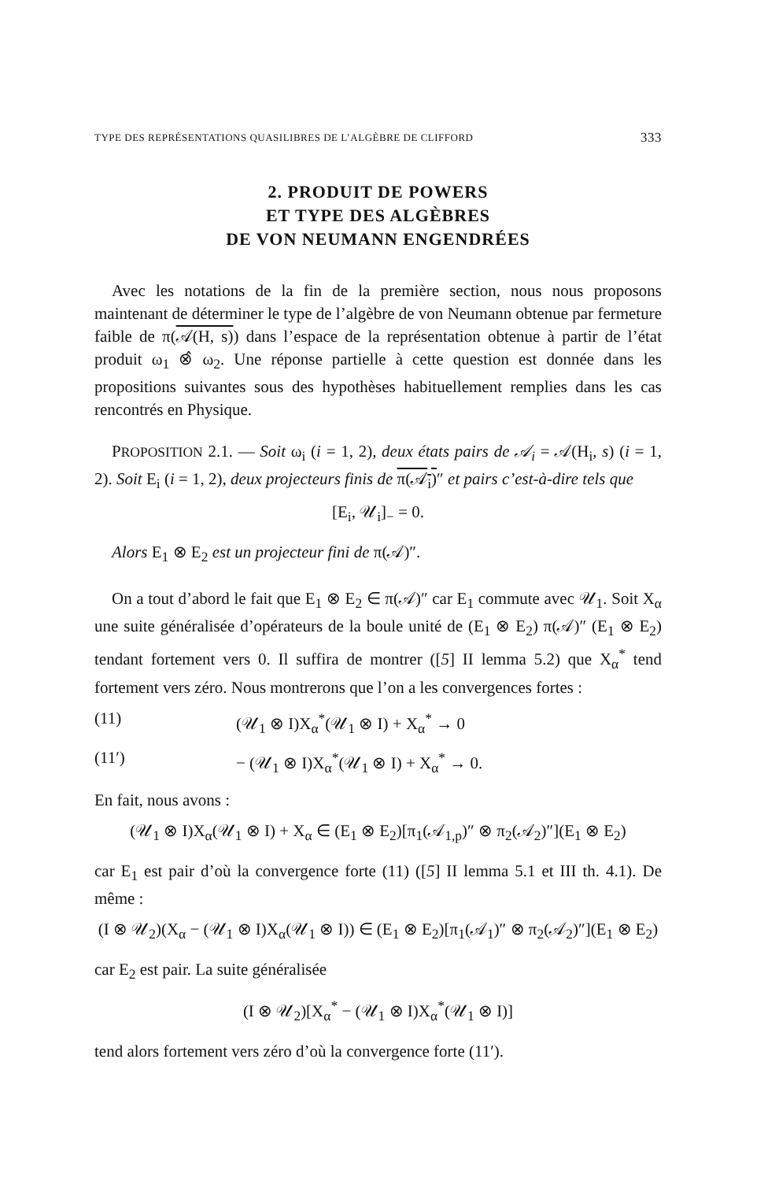TYPE DES REPRÉSENTATIONS QUASILIBRES DE L’ALGÈBRE DE CLIFFORD 333
2. PRODUIT DE POWERS
ET TYPE DES ALGÈBRES
DE VON NEUMANN ENGENDRÉES
Avec les notations de la fin de la première section, nous nous proposons maintenant de déterminer le type de l’algèbre de von Neumann obtenue par fermeture faible de π(𝒜(H, s)) dans l’espace de la représentation obtenue à partir de l’état produit ω<sub>1</sub> ⊗̂ ω<sub>2</sub>. Une réponse partielle à cette question est donnée dans les propositions suivantes sous des hypothèses habituellement remplies dans les cas rencontrés en Physique.
PROPOSITION 2.1. — Soit ω<sub>i</sub> (i = 1, 2), deux états pairs de 𝒜<sub>i</sub> = 𝒜(H<sub>i</sub>, s) (i = 1, 2). Soit E<sub>i</sub> (i = 1, 2), deux projecteurs finis de π(𝒜<sub>i</sub>)″ et pairs c’est-à-dire tels que
[E<sub>i</sub>, 𝒰<sub>i</sub>]<sub>−</sub> = 0.
Alors E<sub>1</sub> ⊗ E<sub>2</sub> est un projecteur fini de π(𝒜)″.
On a tout d’abord le fait que E<sub>1</sub> ⊗ E<sub>2</sub> ∈ π(𝒜)″ car E<sub>1</sub> commute avec 𝒰<sub>1</sub>. Soit X<sub>α</sub> une suite généralisée d’opérateurs de la boule unité de (E<sub>1</sub> ⊗ E<sub>2</sub>) π(𝒜)″ (E<sub>1</sub> ⊗ E<sub>2</sub>) tendant fortement vers 0. Il suffira de montrer ([5] II lemma 5.2) que X<sub>α</sub><sup>*</sup> tend fortement vers zéro. Nous montrerons que l’on a les convergences fortes :
(11) (𝒰<sub>1</sub> ⊗ I)X<sub>α</sub><sup>*</sup>(𝒰<sub>1</sub> ⊗ I) + X<sub>α</sub><sup>*</sup> → 0
(11′) − (𝒰<sub>1</sub> ⊗ I)X<sub>α</sub><sup>*</sup>(𝒰<sub>1</sub> ⊗ I) + X<sub>α</sub><sup>*</sup> → 0.
En fait, nous avons :
(𝒰<sub>1</sub> ⊗ I)X<sub>α</sub>(𝒰<sub>1</sub> ⊗ I) + X<sub>α</sub> ∈ (E<sub>1</sub> ⊗ E<sub>2</sub>)[π<sub>1</sub>(𝒜<sub>1,p</sub>)″ ⊗ π<sub>2</sub>(𝒜<sub>2</sub>)″](E<sub>1</sub> ⊗ E<sub>2</sub>)
car E<sub>1</sub> est pair d’où la convergence forte (11) ([5] II lemma 5.1 et III th. 4.1). De même :
(I ⊗ 𝒰<sub>2</sub>)(X<sub>α</sub> − (𝒰<sub>1</sub> ⊗ I)X<sub>α</sub>(𝒰<sub>1</sub> ⊗ I)) ∈ (E<sub>1</sub> ⊗ E<sub>2</sub>)[π<sub>1</sub>(𝒜<sub>1</sub>)″ ⊗ π<sub>2</sub>(𝒜<sub>2</sub>)″](E<sub>1</sub> ⊗ E<sub>2</sub>)
car E<sub>2</sub> est pair. La suite généralisée
(I ⊗ 𝒰<sub>2</sub>)[X<sub>α</sub><sup>*</sup> − (𝒰<sub>1</sub> ⊗ I)X<sub>α</sub><sup>*</sup>(𝒰<sub>1</sub> ⊗ I)]
tend alors fortement vers zéro d’où la convergence forte (11′).